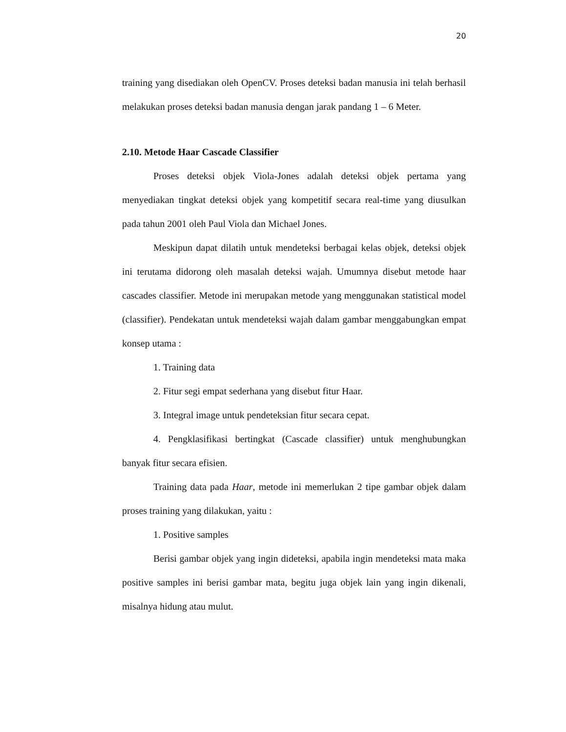20
training yang disediakan oleh OpenCV. Proses deteksi badan manusia ini telah berhasil melakukan proses deteksi badan manusia dengan jarak pandang 1 – 6 Meter.
2.10. Metode Haar Cascade Classifier
Proses deteksi objek Viola-Jones adalah deteksi objek pertama yang menyediakan tingkat deteksi objek yang kompetitif secara real-time yang diusulkan pada tahun 2001 oleh Paul Viola dan Michael Jones.
Meskipun dapat dilatih untuk mendeteksi berbagai kelas objek, deteksi objek ini terutama didorong oleh masalah deteksi wajah. Umumnya disebut metode haar cascades classifier. Metode ini merupakan metode yang menggunakan statistical model (classifier). Pendekatan untuk mendeteksi wajah dalam gambar menggabungkan empat konsep utama :
1. Training data
2. Fitur segi empat sederhana yang disebut fitur Haar.
3. Integral image untuk pendeteksian fitur secara cepat.
4. Pengklasifikasi bertingkat (Cascade classifier) untuk menghubungkan banyak fitur secara efisien.
Training data pada Haar, metode ini memerlukan 2 tipe gambar objek dalam proses training yang dilakukan, yaitu :
1. Positive samples
Berisi gambar objek yang ingin dideteksi, apabila ingin mendeteksi mata maka positive samples ini berisi gambar mata, begitu juga objek lain yang ingin dikenali, misalnya hidung atau mulut.